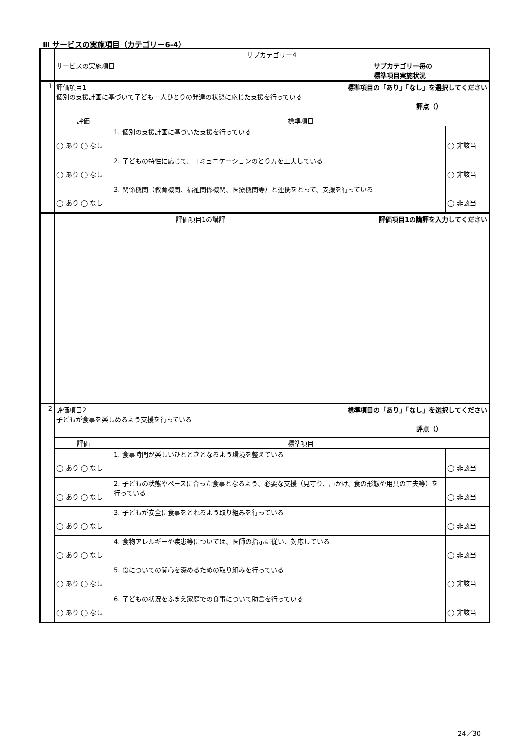Ⅲ サービスの実施項目（カテゴリー6-4）
| | サブカテゴリー4 | | |
| | サービスの実施項目 サブカテゴリー毎の 標準項目実施状況 | | |
| 1 | 評価項目1 標準項目の「あり」「なし」を選択してください 個別の支援計画に基づいて子ども一人ひとりの発達の状態に応じた支援を行っている 評点（） | | |
| | 評価 | 標準項目 | |
| | ◯ あり ◯ なし | 1. 個別の支援計画に基づいた支援を行っている | ◯ 非該当 |
| | ◯ あり ◯ なし | 2. 子どもの特性に応じて、コミュニケーションのとり方を工夫している | ◯ 非該当 |
| | ◯ あり ◯ なし | 3. 関係機関（教育機関、福祉関係機関、医療機関等）と連携をとって、支援を行っている | ◯ 非該当 |
| | 評価項目1の講評 評価項目1の講評を入力してください | | |
| 2 | 評価項目2 標準項目の「あり」「なし」を選択してください 子どもが食事を楽しめるよう支援を行っている 評点（） | | |
| | 評価 | 標準項目 | |
| | ◯ あり ◯ なし | 1. 食事時間が楽しいひとときとなるよう環境を整えている | ◯ 非該当 |
| | ◯ あり ◯ なし | 2. 子どもの状態やペースに合った食事となるよう、必要な支援（見守り、声かけ、食の形態や用具の工夫等）を行っている | ◯ 非該当 |
| | ◯ あり ◯ なし | 3. 子どもが安全に食事をとれるよう取り組みを行っている | ◯ 非該当 |
| | ◯ あり ◯ なし | 4. 食物アレルギーや疾患等については、医師の指示に従い、対応している | ◯ 非該当 |
| | ◯ あり ◯ なし | 5. 食についての関心を深めるための取り組みを行っている | ◯ 非該当 |
| | ◯ あり ◯ なし | 6. 子どもの状況をふまえ家庭での食事について助言を行っている | ◯ 非該当 |
24／30